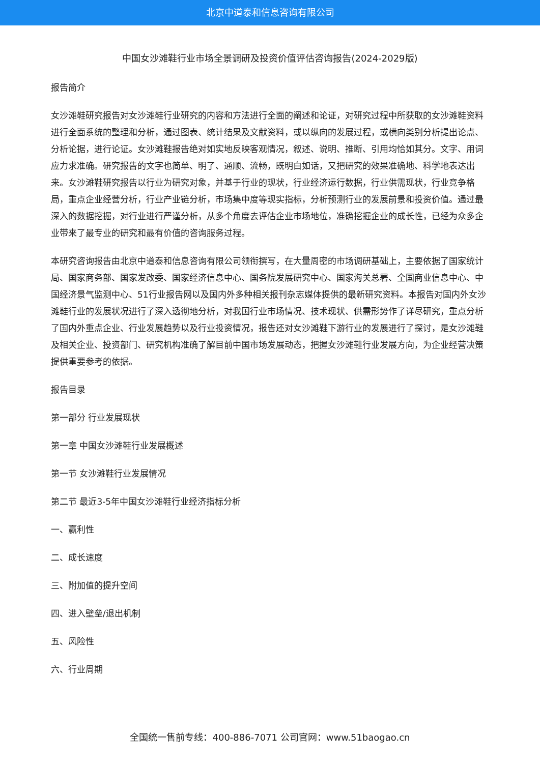北京中道泰和信息咨询有限公司
中国女沙滩鞋行业市场全景调研及投资价值评估咨询报告(2024-2029版)
报告简介
女沙滩鞋研究报告对女沙滩鞋行业研究的内容和方法进行全面的阐述和论证，对研究过程中所获取的女沙滩鞋资料进行全面系统的整理和分析，通过图表、统计结果及文献资料，或以纵向的发展过程，或横向类别分析提出论点、分析论据，进行论证。女沙滩鞋报告绝对如实地反映客观情况，叙述、说明、推断、引用均恰如其分。文字、用词应力求准确。研究报告的文字也简单、明了、通顺、流畅，既明白如话，又把研究的效果准确地、科学地表达出来。女沙滩鞋研究报告以行业为研究对象，并基于行业的现状，行业经济运行数据，行业供需现状，行业竞争格局，重点企业经营分析，行业产业链分析，市场集中度等现实指标，分析预测行业的发展前景和投资价值。通过最深入的数据挖掘，对行业进行严谨分析，从多个角度去评估企业市场地位，准确挖掘企业的成长性，已经为众多企业带来了最专业的研究和最有价值的咨询服务过程。
本研究咨询报告由北京中道泰和信息咨询有限公司领衔撰写，在大量周密的市场调研基础上，主要依据了国家统计局、国家商务部、国家发改委、国家经济信息中心、国务院发展研究中心、国家海关总署、全国商业信息中心、中国经济景气监测中心、51行业报告网以及国内外多种相关报刊杂志媒体提供的最新研究资料。本报告对国内外女沙滩鞋行业的发展状况进行了深入透彻地分析，对我国行业市场情况、技术现状、供需形势作了详尽研究，重点分析了国内外重点企业、行业发展趋势以及行业投资情况，报告还对女沙滩鞋下游行业的发展进行了探讨，是女沙滩鞋及相关企业、投资部门、研究机构准确了解目前中国市场发展动态，把握女沙滩鞋行业发展方向，为企业经营决策提供重要参考的依据。
报告目录
第一部分 行业发展现状
第一章 中国女沙滩鞋行业发展概述
第一节 女沙滩鞋行业发展情况
第二节 最近3-5年中国女沙滩鞋行业经济指标分析
一、赢利性
二、成长速度
三、附加值的提升空间
四、进入壁垒/退出机制
五、风险性
六、行业周期
全国统一售前专线：400-886-7071 公司官网：www.51baogao.cn